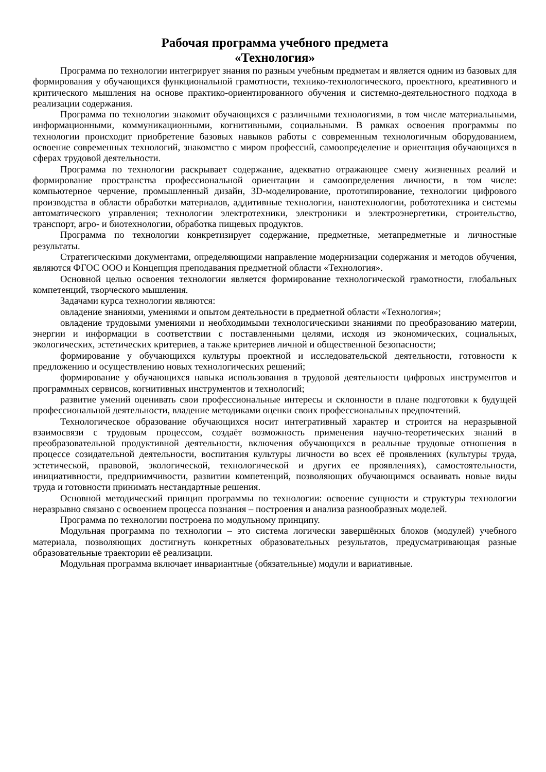Рабочая программа учебного предмета
«Технология»
Программа по технологии интегрирует знания по разным учебным предметам и является одним из базовых для формирования у обучающихся функциональной грамотности, технико-технологического, проектного, креативного и критического мышления на основе практико-ориентированного обучения и системно-деятельностного подхода в реализации содержания.
Программа по технологии знакомит обучающихся с различными технологиями, в том числе материальными, информационными, коммуникационными, когнитивными, социальными. В рамках освоения программы по технологии происходит приобретение базовых навыков работы с современным технологичным оборудованием, освоение современных технологий, знакомство с миром профессий, самоопределение и ориентация обучающихся в сферах трудовой деятельности.
Программа по технологии раскрывает содержание, адекватно отражающее смену жизненных реалий и формирование пространства профессиональной ориентации и самоопределения личности, в том числе: компьютерное черчение, промышленный дизайн, 3D-моделирование, прототипирование, технологии цифрового производства в области обработки материалов, аддитивные технологии, нанотехнологии, робототехника и системы автоматического управления; технологии электротехники, электроники и электроэнергетики, строительство, транспорт, агро- и биотехнологии, обработка пищевых продуктов.
Программа по технологии конкретизирует содержание, предметные, метапредметные и личностные результаты.
Стратегическими документами, определяющими направление модернизации содержания и методов обучения, являются ФГОС ООО и Концепция преподавания предметной области «Технология».
Основной целью освоения технологии является формирование технологической грамотности, глобальных компетенций, творческого мышления.
Задачами курса технологии являются:
овладение знаниями, умениями и опытом деятельности в предметной области «Технология»;
овладение трудовыми умениями и необходимыми технологическими знаниями по преобразованию материи, энергии и информации в соответствии с поставленными целями, исходя из экономических, социальных, экологических, эстетических критериев, а также критериев личной и общественной безопасности;
формирование у обучающихся культуры проектной и исследовательской деятельности, готовности к предложению и осуществлению новых технологических решений;
формирование у обучающихся навыка использования в трудовой деятельности цифровых инструментов и программных сервисов, когнитивных инструментов и технологий;
развитие умений оценивать свои профессиональные интересы и склонности в плане подготовки к будущей профессиональной деятельности, владение методиками оценки своих профессиональных предпочтений.
Технологическое образование обучающихся носит интегративный характер и строится на неразрывной взаимосвязи с трудовым процессом, создаёт возможность применения научно-теоретических знаний в преобразовательной продуктивной деятельности, включения обучающихся в реальные трудовые отношения в процессе созидательной деятельности, воспитания культуры личности во всех её проявлениях (культуры труда, эстетической, правовой, экологической, технологической и других ее проявлениях), самостоятельности, инициативности, предприимчивости, развитии компетенций, позволяющих обучающимся осваивать новые виды труда и готовности принимать нестандартные решения.
Основной методический принцип программы по технологии: освоение сущности и структуры технологии неразрывно связано с освоением процесса познания – построения и анализа разнообразных моделей.
Программа по технологии построена по модульному принципу.
Модульная программа по технологии – это система логически завершённых блоков (модулей) учебного материала, позволяющих достигнуть конкретных образовательных результатов, предусматривающая разные образовательные траектории её реализации.
Модульная программа включает инвариантные (обязательные) модули и вариативные.